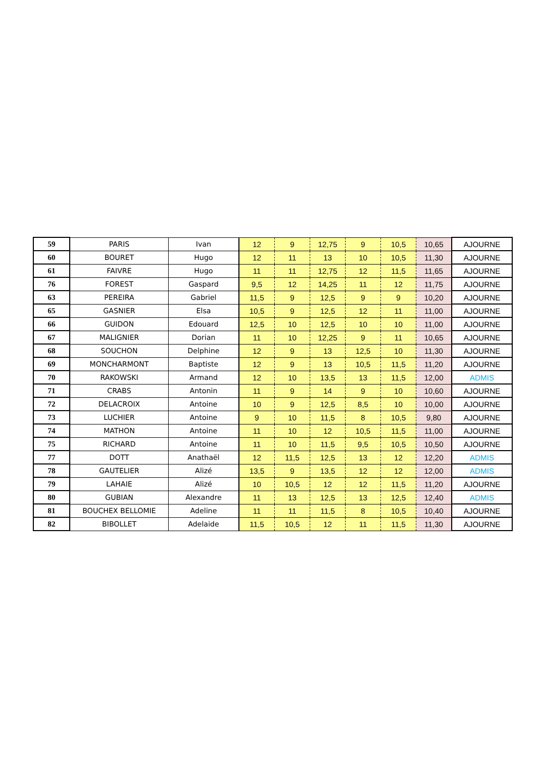| 59 | PARIS | Ivan | 12 | 9 | 12,75 | 9 | 10,5 | 10,65 | AJOURNE |
| 60 | BOURET | Hugo | 12 | 11 | 13 | 10 | 10,5 | 11,30 | AJOURNE |
| 61 | FAIVRE | Hugo | 11 | 11 | 12,75 | 12 | 11,5 | 11,65 | AJOURNE |
| 76 | FOREST | Gaspard | 9,5 | 12 | 14,25 | 11 | 12 | 11,75 | AJOURNE |
| 63 | PEREIRA | Gabriel | 11,5 | 9 | 12,5 | 9 | 9 | 10,20 | AJOURNE |
| 65 | GASNIER | Elsa | 10,5 | 9 | 12,5 | 12 | 11 | 11,00 | AJOURNE |
| 66 | GUIDON | Edouard | 12,5 | 10 | 12,5 | 10 | 10 | 11,00 | AJOURNE |
| 67 | MALIGNIER | Dorian | 11 | 10 | 12,25 | 9 | 11 | 10,65 | AJOURNE |
| 68 | SOUCHON | Delphine | 12 | 9 | 13 | 12,5 | 10 | 11,30 | AJOURNE |
| 69 | MONCHARMONT | Baptiste | 12 | 9 | 13 | 10,5 | 11,5 | 11,20 | AJOURNE |
| 70 | RAKOWSKI | Armand | 12 | 10 | 13,5 | 13 | 11,5 | 12,00 | ADMIS |
| 71 | CRABS | Antonin | 11 | 9 | 14 | 9 | 10 | 10,60 | AJOURNE |
| 72 | DELACROIX | Antoine | 10 | 9 | 12,5 | 8,5 | 10 | 10,00 | AJOURNE |
| 73 | LUCHIER | Antoine | 9 | 10 | 11,5 | 8 | 10,5 | 9,80 | AJOURNE |
| 74 | MATHON | Antoine | 11 | 10 | 12 | 10,5 | 11,5 | 11,00 | AJOURNE |
| 75 | RICHARD | Antoine | 11 | 10 | 11,5 | 9,5 | 10,5 | 10,50 | AJOURNE |
| 77 | DOTT | Anathaël | 12 | 11,5 | 12,5 | 13 | 12 | 12,20 | ADMIS |
| 78 | GAUTELIER | Alizé | 13,5 | 9 | 13,5 | 12 | 12 | 12,00 | ADMIS |
| 79 | LAHAIE | Alizé | 10 | 10,5 | 12 | 12 | 11,5 | 11,20 | AJOURNE |
| 80 | GUBIAN | Alexandre | 11 | 13 | 12,5 | 13 | 12,5 | 12,40 | ADMIS |
| 81 | BOUCHEX BELLOMIE | Adeline | 11 | 11 | 11,5 | 8 | 10,5 | 10,40 | AJOURNE |
| 82 | BIBOLLET | Adelaide | 11,5 | 10,5 | 12 | 11 | 11,5 | 11,30 | AJOURNE |